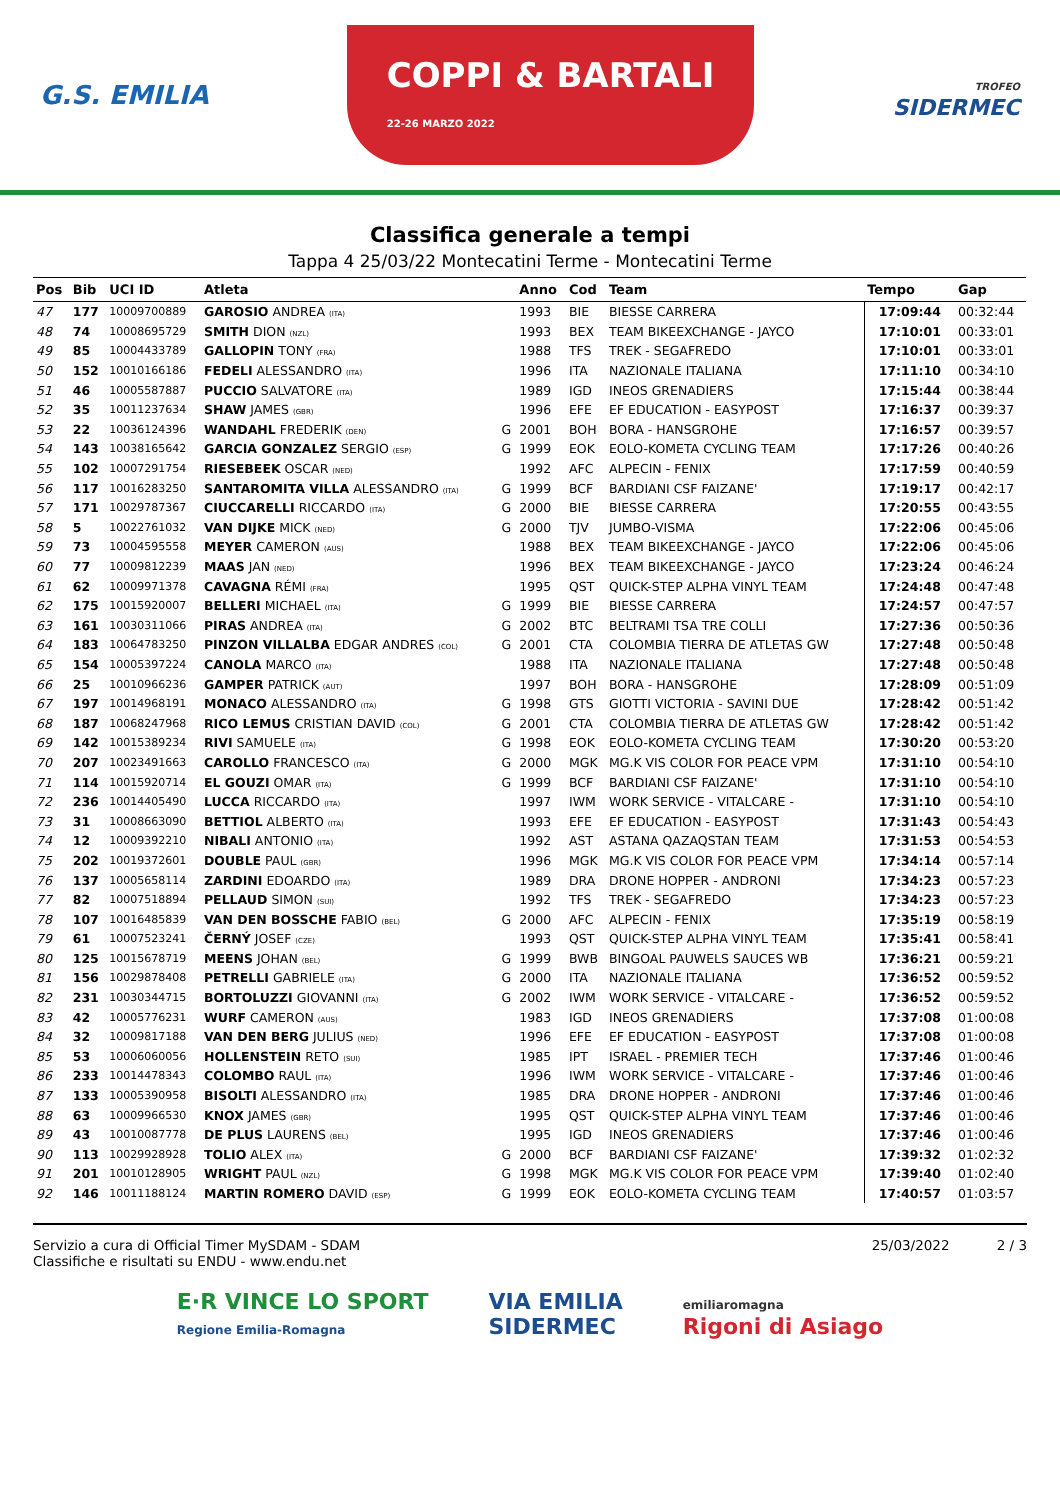G.S. EMILIA
COPPI & BARTALI
22-26 MARZO 2022
TROFEO
SIDERMEC
Classifica generale a tempi
Tappa 4 25/03/22 Montecatini Terme - Montecatini Terme
| Pos | Bib | UCI ID | Atleta | | Anno | Cod | Team | Tempo | Gap |
| --- | --- | --- | --- | --- | --- | --- | --- | --- | --- |
| 47 | 177 | 10009700889 | GAROSIO ANDREA (ITA) | | 1993 | BIE | BIESSE CARRERA | 17:09:44 | 00:32:44 |
| 48 | 74 | 10008695729 | SMITH DION (NZL) | | 1993 | BEX | TEAM BIKEEXCHANGE - JAYCO | 17:10:01 | 00:33:01 |
| 49 | 85 | 10004433789 | GALLOPIN TONY (FRA) | | 1988 | TFS | TREK - SEGAFREDO | 17:10:01 | 00:33:01 |
| 50 | 152 | 10010166186 | FEDELI ALESSANDRO (ITA) | | 1996 | ITA | NAZIONALE ITALIANA | 17:11:10 | 00:34:10 |
| 51 | 46 | 10005587887 | PUCCIO SALVATORE (ITA) | | 1989 | IGD | INEOS GRENADIERS | 17:15:44 | 00:38:44 |
| 52 | 35 | 10011237634 | SHAW JAMES (GBR) | | 1996 | EFE | EF EDUCATION - EASYPOST | 17:16:37 | 00:39:37 |
| 53 | 22 | 10036124396 | WANDAHL FREDERIK (DEN) | G | 2001 | BOH | BORA - HANSGROHE | 17:16:57 | 00:39:57 |
| 54 | 143 | 10038165642 | GARCIA GONZALEZ SERGIO (ESP) | G | 1999 | EOK | EOLO-KOMETA CYCLING TEAM | 17:17:26 | 00:40:26 |
| 55 | 102 | 10007291754 | RIESEBEEK OSCAR (NED) | | 1992 | AFC | ALPECIN - FENIX | 17:17:59 | 00:40:59 |
| 56 | 117 | 10016283250 | SANTAROMITA VILLA ALESSANDRO (ITA) | G | 1999 | BCF | BARDIANI CSF FAIZANE' | 17:19:17 | 00:42:17 |
| 57 | 171 | 10029787367 | CIUCCARELLI RICCARDO (ITA) | G | 2000 | BIE | BIESSE CARRERA | 17:20:55 | 00:43:55 |
| 58 | 5 | 10022761032 | VAN DIJKE MICK (NED) | G | 2000 | TJV | JUMBO-VISMA | 17:22:06 | 00:45:06 |
| 59 | 73 | 10004595558 | MEYER CAMERON (AUS) | | 1988 | BEX | TEAM BIKEEXCHANGE - JAYCO | 17:22:06 | 00:45:06 |
| 60 | 77 | 10009812239 | MAAS JAN (NED) | | 1996 | BEX | TEAM BIKEEXCHANGE - JAYCO | 17:23:24 | 00:46:24 |
| 61 | 62 | 10009971378 | CAVAGNA RÉMI (FRA) | | 1995 | QST | QUICK-STEP ALPHA VINYL TEAM | 17:24:48 | 00:47:48 |
| 62 | 175 | 10015920007 | BELLERI MICHAEL (ITA) | G | 1999 | BIE | BIESSE CARRERA | 17:24:57 | 00:47:57 |
| 63 | 161 | 10030311066 | PIRAS ANDREA (ITA) | G | 2002 | BTC | BELTRAMI TSA TRE COLLI | 17:27:36 | 00:50:36 |
| 64 | 183 | 10064783250 | PINZON VILLALBA EDGAR ANDRES (COL) | G | 2001 | CTA | COLOMBIA TIERRA DE ATLETAS GW | 17:27:48 | 00:50:48 |
| 65 | 154 | 10005397224 | CANOLA MARCO (ITA) | | 1988 | ITA | NAZIONALE ITALIANA | 17:27:48 | 00:50:48 |
| 66 | 25 | 10010966236 | GAMPER PATRICK (AUT) | | 1997 | BOH | BORA - HANSGROHE | 17:28:09 | 00:51:09 |
| 67 | 197 | 10014968191 | MONACO ALESSANDRO (ITA) | G | 1998 | GTS | GIOTTI VICTORIA - SAVINI DUE | 17:28:42 | 00:51:42 |
| 68 | 187 | 10068247968 | RICO LEMUS CRISTIAN DAVID (COL) | G | 2001 | CTA | COLOMBIA TIERRA DE ATLETAS GW | 17:28:42 | 00:51:42 |
| 69 | 142 | 10015389234 | RIVI SAMUELE (ITA) | G | 1998 | EOK | EOLO-KOMETA CYCLING TEAM | 17:30:20 | 00:53:20 |
| 70 | 207 | 10023491663 | CAROLLO FRANCESCO (ITA) | G | 2000 | MGK | MG.K VIS COLOR FOR PEACE VPM | 17:31:10 | 00:54:10 |
| 71 | 114 | 10015920714 | EL GOUZI OMAR (ITA) | G | 1999 | BCF | BARDIANI CSF FAIZANE' | 17:31:10 | 00:54:10 |
| 72 | 236 | 10014405490 | LUCCA RICCARDO (ITA) | | 1997 | IWM | WORK SERVICE - VITALCARE - | 17:31:10 | 00:54:10 |
| 73 | 31 | 10008663090 | BETTIOL ALBERTO (ITA) | | 1993 | EFE | EF EDUCATION - EASYPOST | 17:31:43 | 00:54:43 |
| 74 | 12 | 10009392210 | NIBALI ANTONIO (ITA) | | 1992 | AST | ASTANA QAZAQSTAN TEAM | 17:31:53 | 00:54:53 |
| 75 | 202 | 10019372601 | DOUBLE PAUL (GBR) | | 1996 | MGK | MG.K VIS COLOR FOR PEACE VPM | 17:34:14 | 00:57:14 |
| 76 | 137 | 10005658114 | ZARDINI EDOARDO (ITA) | | 1989 | DRA | DRONE HOPPER - ANDRONI | 17:34:23 | 00:57:23 |
| 77 | 82 | 10007518894 | PELLAUD SIMON (SUI) | | 1992 | TFS | TREK - SEGAFREDO | 17:34:23 | 00:57:23 |
| 78 | 107 | 10016485839 | VAN DEN BOSSCHE FABIO (BEL) | G | 2000 | AFC | ALPECIN - FENIX | 17:35:19 | 00:58:19 |
| 79 | 61 | 10007523241 | ČERNÝ JOSEF (CZE) | | 1993 | QST | QUICK-STEP ALPHA VINYL TEAM | 17:35:41 | 00:58:41 |
| 80 | 125 | 10015678719 | MEENS JOHAN (BEL) | G | 1999 | BWB | BINGOAL PAUWELS SAUCES WB | 17:36:21 | 00:59:21 |
| 81 | 156 | 10029878408 | PETRELLI GABRIELE (ITA) | G | 2000 | ITA | NAZIONALE ITALIANA | 17:36:52 | 00:59:52 |
| 82 | 231 | 10030344715 | BORTOLUZZI GIOVANNI (ITA) | G | 2002 | IWM | WORK SERVICE - VITALCARE - | 17:36:52 | 00:59:52 |
| 83 | 42 | 10005776231 | WURF CAMERON (AUS) | | 1983 | IGD | INEOS GRENADIERS | 17:37:08 | 01:00:08 |
| 84 | 32 | 10009817188 | VAN DEN BERG JULIUS (NED) | | 1996 | EFE | EF EDUCATION - EASYPOST | 17:37:08 | 01:00:08 |
| 85 | 53 | 10006060056 | HOLLENSTEIN RETO (SUI) | | 1985 | IPT | ISRAEL - PREMIER TECH | 17:37:46 | 01:00:46 |
| 86 | 233 | 10014478343 | COLOMBO RAUL (ITA) | | 1996 | IWM | WORK SERVICE - VITALCARE - | 17:37:46 | 01:00:46 |
| 87 | 133 | 10005390958 | BISOLTI ALESSANDRO (ITA) | | 1985 | DRA | DRONE HOPPER - ANDRONI | 17:37:46 | 01:00:46 |
| 88 | 63 | 10009966530 | KNOX JAMES (GBR) | | 1995 | QST | QUICK-STEP ALPHA VINYL TEAM | 17:37:46 | 01:00:46 |
| 89 | 43 | 10010087778 | DE PLUS LAURENS (BEL) | | 1995 | IGD | INEOS GRENADIERS | 17:37:46 | 01:00:46 |
| 90 | 113 | 10029928928 | TOLIO ALEX (ITA) | G | 2000 | BCF | BARDIANI CSF FAIZANE' | 17:39:32 | 01:02:32 |
| 91 | 201 | 10010128905 | WRIGHT PAUL (NZL) | G | 1998 | MGK | MG.K VIS COLOR FOR PEACE VPM | 17:39:40 | 01:02:40 |
| 92 | 146 | 10011188124 | MARTIN ROMERO DAVID (ESP) | G | 1999 | EOK | EOLO-KOMETA CYCLING TEAM | 17:40:57 | 01:03:57 |
Servizio a cura di Official Timer MySDAM - SDAM
Classifiche e risultati su ENDU - www.endu.net
25/03/2022 2 / 3
E·R VINCE LO SPORT
Regione Emilia-Romagna
VIA EMILIA
SIDERMEC
emiliaromagna
Rigoni di Asiago